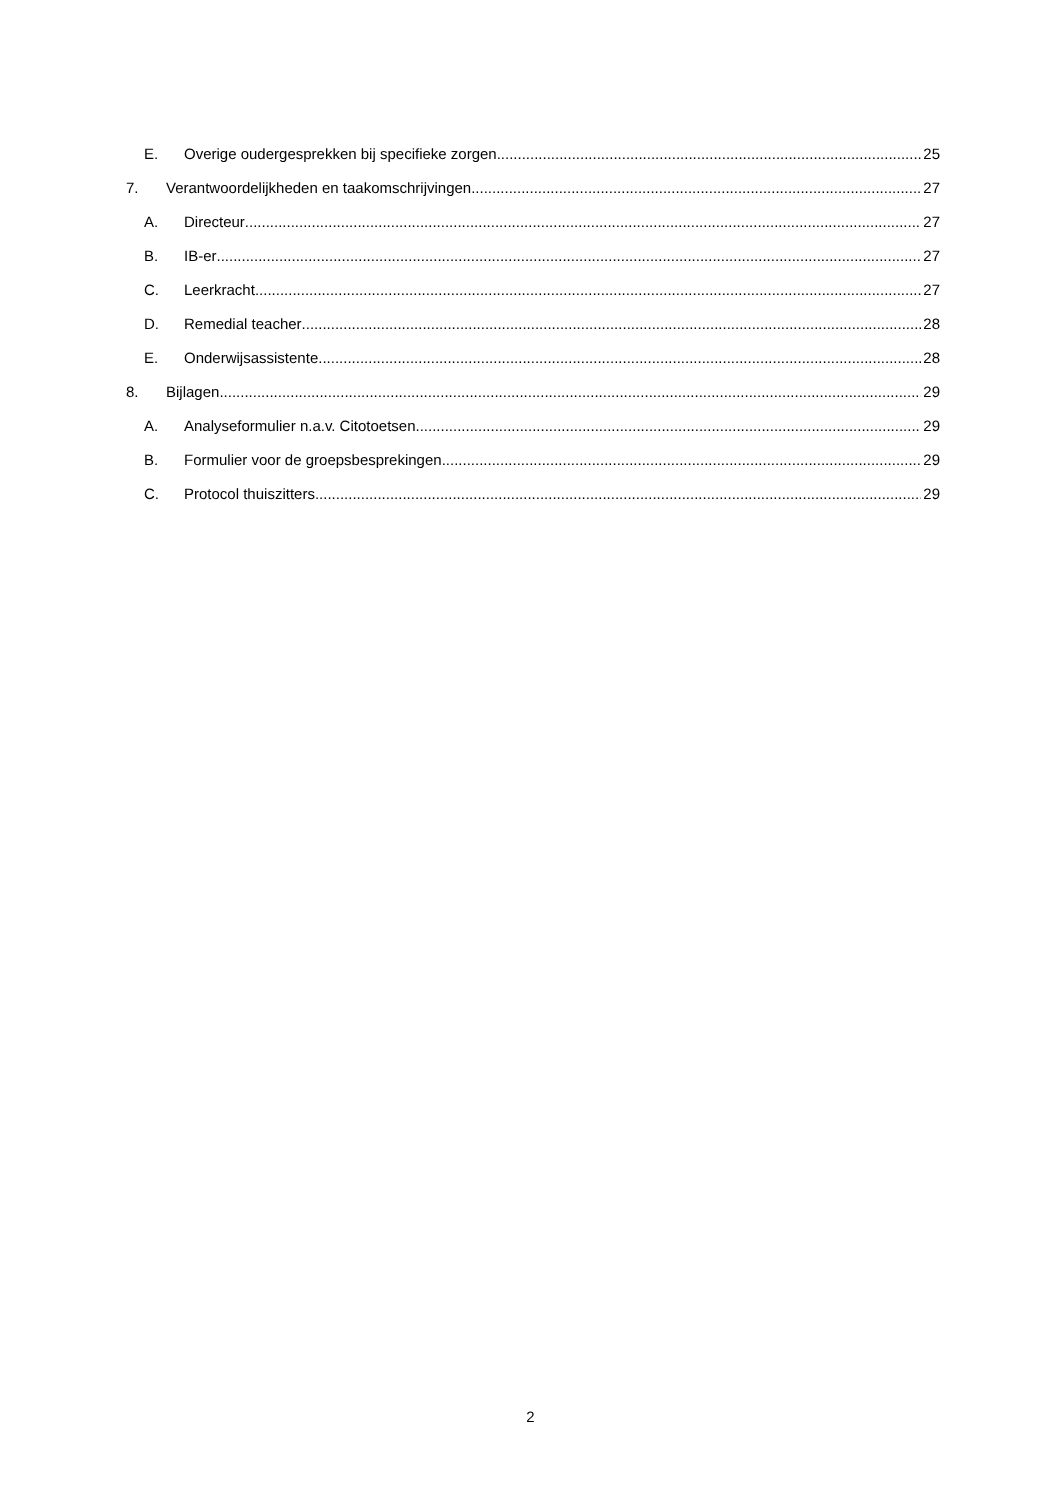E. Overige oudergesprekken bij specifieke zorgen 25
7. Verantwoordelijkheden en taakomschrijvingen 27
A. Directeur 27
B. IB-er 27
C. Leerkracht 27
D. Remedial teacher 28
E. Onderwijsassistente 28
8. Bijlagen 29
A. Analyseformulier n.a.v. Citotoetsen 29
B. Formulier voor de groepsbesprekingen 29
C. Protocol thuiszitters 29
2